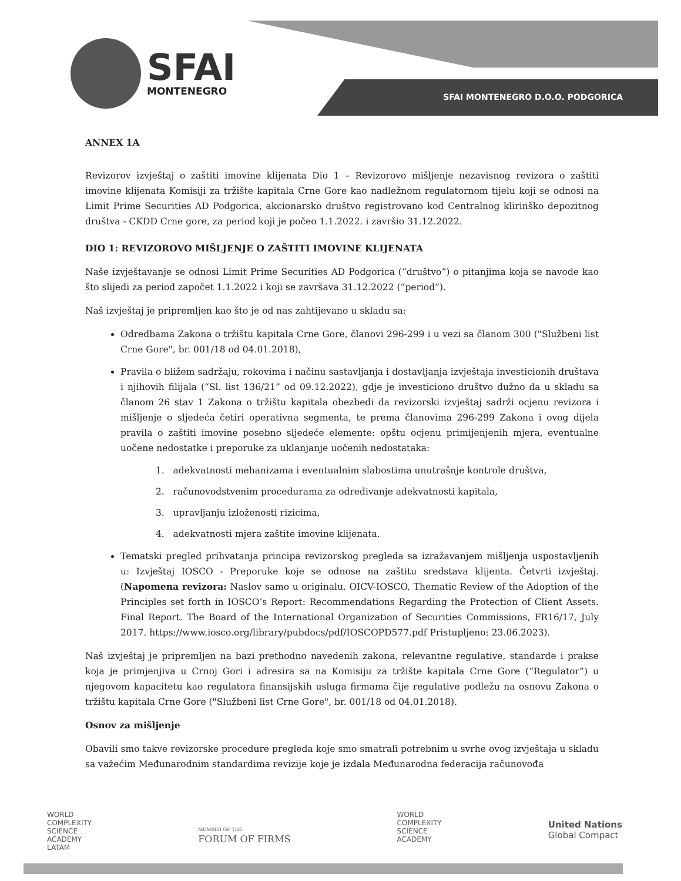SFAI MONTENEGRO D.O.O. PODGORICA
SFAI
MONTENEGRO
ANNEX 1A
Revizorov izvještaj o zaštiti imovine klijenata Dio 1 – Revizorovo mišljenje nezavisnog revizora o zaštiti imovine klijenata Komisiji za tržište kapitala Crne Gore kao nadležnom regulatornom tijelu koji se odnosi na Limit Prime Securities AD Podgorica, akcionarsko društvo registrovano kod Centralnog klirinško depozitnog društva - CKDD Crne gore, za period koji je počeo 1.1.2022. i završio 31.12.2022.
DIO 1: REVIZOROVO MIŠLJENJE O ZAŠTITI IMOVINE KLIJENATA
Naše izvještavanje se odnosi Limit Prime Securities AD Podgorica (“društvo”) o pitanjima koja se navode kao što slijedi za period započet 1.1.2022 i koji se završava 31.12.2022 (“period”).
Naš izvještaj je pripremljen kao što je od nas zahtijevano u skladu sa:
Odredbama Zakona o tržištu kapitala Crne Gore, članovi 296-299 i u vezi sa članom 300 ("Službeni list Crne Gore", br. 001/18 od 04.01.2018),
Pravila o bližem sadržaju, rokovima i načinu sastavljanja i dostavljanja izvještaja investicionih društava i njihovih filijala (“Sl. list 136/21” od 09.12.2022), gdje je investiciono društvo dužno da u skladu sa članom 26 stav 1 Zakona o tržištu kapitala obezbedi da revizorski izvještaj sadrži ocjenu revizora i mišljenje o sljedeća četiri operativna segmenta, te prema članovima 296-299 Zakona i ovog dijela pravila o zaštiti imovine posebno sljedeće elemente: opštu ocjenu primijenjenih mjera, eventualne uočene nedostatke i preporuke za uklanjanje uočenih nedostataka:
1. adekvatnosti mehanizama i eventualnim slabostima unutrašnje kontrole društva,
2. računovodstvenim procedurama za određivanje adekvatnosti kapitala,
3. upravljanju izloženosti rizicima,
4. adekvatnosti mjera zaštite imovine klijenata.
Tematski pregled prihvatanja principa revizorskog pregleda sa izražavanjem mišljenja uspostavljenih u: Izvještaj IOSCO - Preporuke koje se odnose na zaštitu sredstava klijenta. Četvrti izvještaj. (Napomena revizora: Naslov samo u originalu. OICV-IOSCO, Thematic Review of the Adoption of the Principles set forth in IOSCO’s Report: Recommendations Regarding the Protection of Client Assets. Final Report. The Board of the International Organization of Securities Commissions, FR16/17, July 2017. https://www.iosco.org/library/pubdocs/pdf/IOSCOPD577.pdf Pristupljeno: 23.06.2023).
Naš izvještaj je pripremljen na bazi prethodno navedenih zakona, relevantne regulative, standarde i prakse koja je primjenjiva u Crnoj Gori i adresira sa na Komisiju za tržište kapitala Crne Gore (“Regulator”) u njegovom kapacitetu kao regulatora finansijskih usluga firmama čije regulative podležu na osnovu Zakona o tržištu kapitala Crne Gore ("Službeni list Crne Gore", br. 001/18 od 04.01.2018).
Osnov za mišljenje
Obavili smo takve revizorske procedure pregleda koje smo smatrali potrebnim u svrhe ovog izvještaja u skladu sa važećim Međunarodnim standardima revizije koje je izdala Međunarodna federacija računovođa
WORLD
COMPLEXITY
SCIENCE
ACADEMY
LATAM
MEMBER OF THE
FORUM OF FIRMS
WORLD
COMPLEXITY
SCIENCE
ACADEMY
United Nations
Global Compact